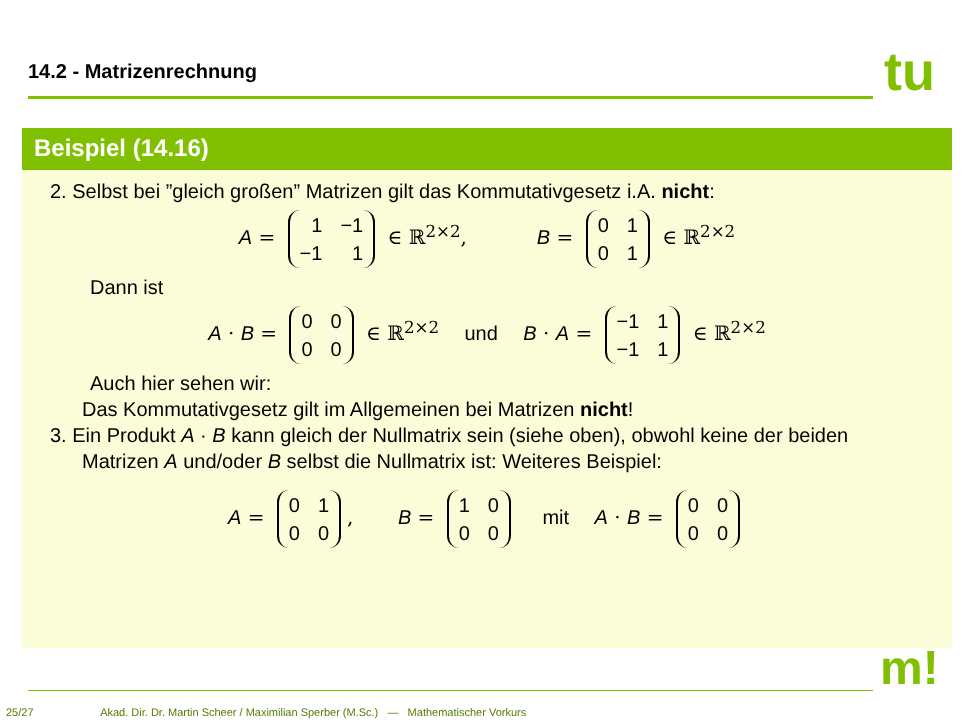14.2 - Matrizenrechnung tu
Beispiel (14.16)
2. Selbst bei ”gleich großen” Matrizen gilt das Kommutativgesetz i.A. nicht:
A =
| 1 | −1 |
| −1 | 1 |
∈ ℝ<sup>2×2</sup>, B =
| 0 | 1 |
| 0 | 1 |
∈ ℝ<sup>2×2</sup>
Dann ist
A · B =
| 0 | 0 |
| 0 | 0 |
∈ ℝ<sup>2×2</sup> und B · A =
| −1 | 1 |
| −1 | 1 |
∈ ℝ<sup>2×2</sup>
Auch hier sehen wir:
Das Kommutativgesetz gilt im Allgemeinen bei Matrizen nicht!
3. Ein Produkt A · B kann gleich der Nullmatrix sein (siehe oben), obwohl keine der beiden Matrizen A und/oder B selbst die Nullmatrix ist: Weiteres Beispiel:
A =
| 0 | 1 |
| 0 | 0 |
, B =
| 1 | 0 |
| 0 | 0 |
mit A · B =
| 0 | 0 |
| 0 | 0 |
m!
25/27 Akad. Dir. Dr. Martin Scheer / Maximilian Sperber (M.Sc.) — Mathematischer Vorkurs